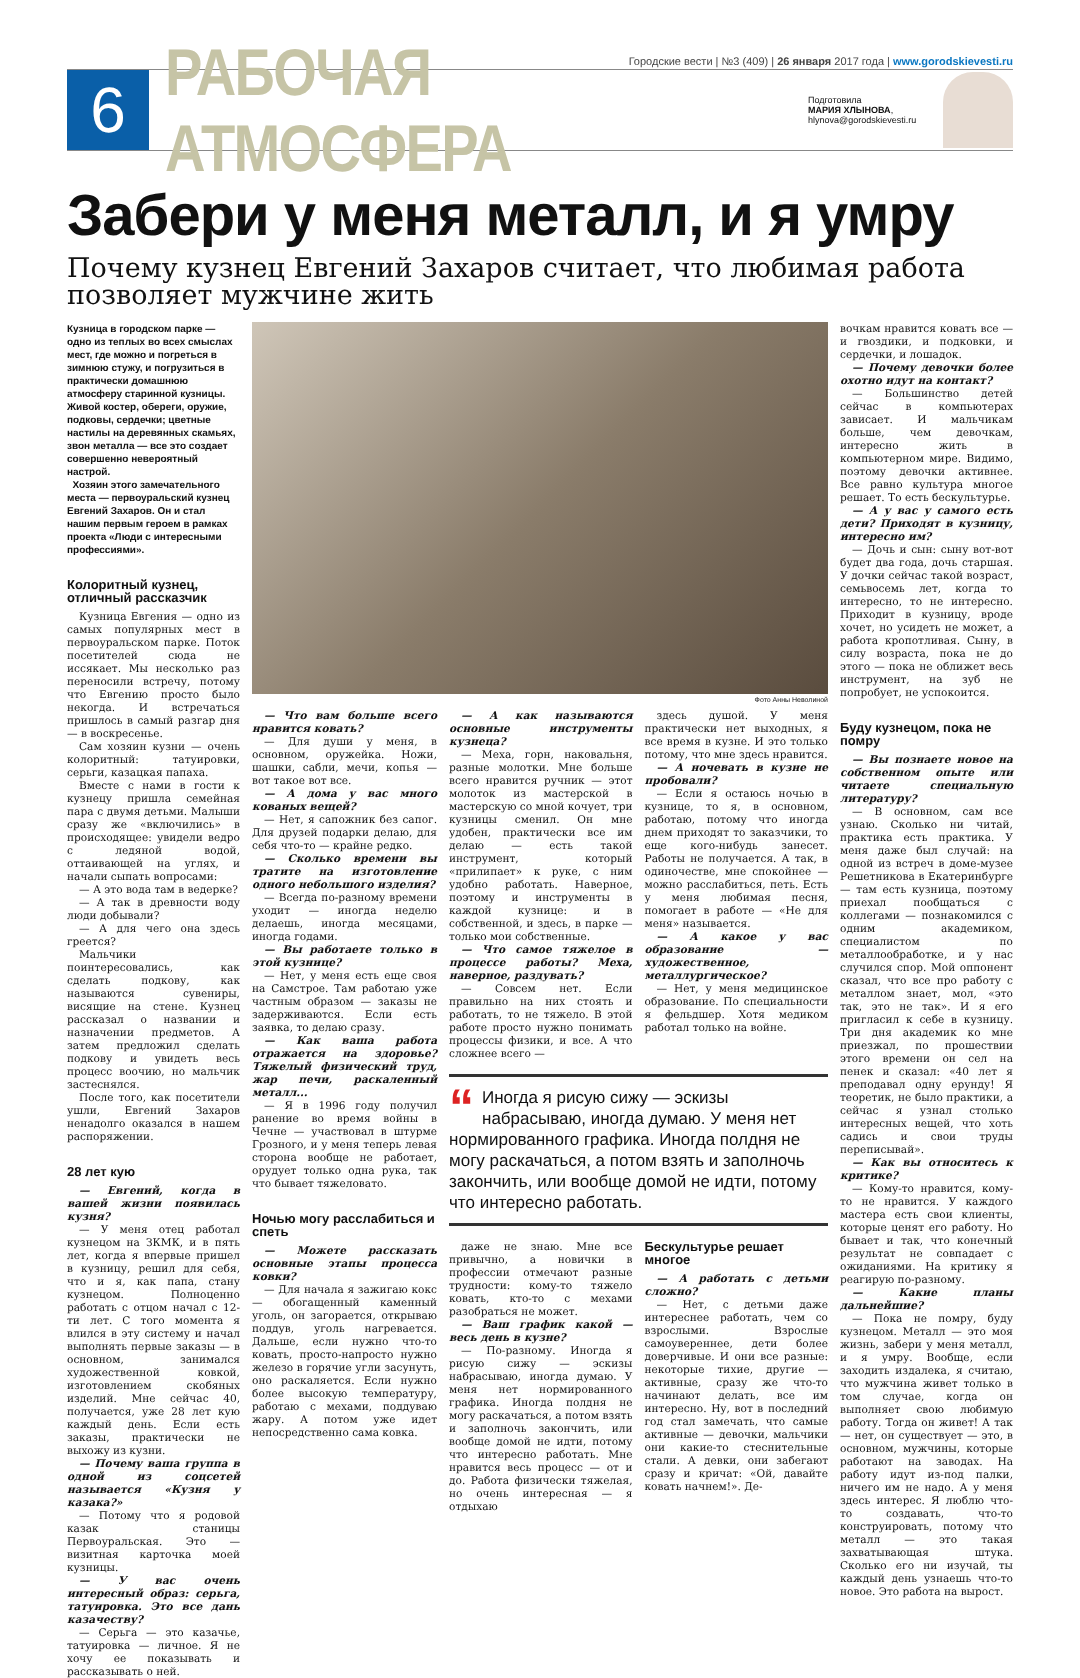Городские вести | №3 (409) | 26 января 2017 года | www.gorodskievesti.ru
6
РАБОЧАЯ АТМОСФЕРА
Подготовила
МАРИЯ ХЛЫНОВА,
hlynova@gorodskievesti.ru
Забери у меня металл, и я умру
Почему кузнец Евгений Захаров считает, что любимая работа позволяет мужчине жить
Кузница в городском парке — одно из теплых во всех смыслах мест, где можно и погреться в зимнюю стужу, и погрузиться в практически домашнюю атмосферу старинной кузницы. Живой костер, обереги, оружие, подковы, сердечки; цветные настилы на деревянных скамьях, звон металла — все это создает совершенно невероятный настрой.
Хозяин этого замечательного места — первоуральский кузнец Евгений Захаров. Он и стал нашим первым героем в рамках проекта «Люди с интересными профессиями».
Колоритный кузнец, отличный рассказчик
Кузница Евгения — одно из самых популярных мест в первоуральском парке. Поток посетителей сюда не иссякает. Мы несколько раз переносили встречу, потому что Евгению просто было некогда. И встречаться пришлось в самый разгар дня — в воскресенье.
Сам хозяин кузни — очень колоритный: татуировки, серьги, казацкая папаха.
Вместе с нами в гости к кузнецу пришла семейная пара с двумя детьми. Малыши сразу же «включились» в происходящее: увидели ведро с ледяной водой, оттаивающей на углях, и начали сыпать вопросами:
— А это вода там в ведерке?
— А так в древности воду люди добывали?
— А для чего она здесь греется?
Мальчики поинтересовались, как сделать подкову, как называются сувениры, висящие на стене. Кузнец рассказал о названии и назначении предметов. А затем предложил сделать подкову и увидеть весь процесс воочию, но мальчик застеснялся.
После того, как посетители ушли, Евгений Захаров ненадолго оказался в нашем распоряжении.
28 лет кую
— Евгений, когда в вашей жизни появилась кузня?
— У меня отец работал кузнецом на ЗКМК, и в пять лет, когда я впервые пришел в кузницу, решил для себя, что и я, как папа, стану кузнецом. Полноценно работать с отцом начал с 12-ти лет. С того момента я влился в эту систему и начал выполнять первые заказы — в основном, занимался художественной ковкой, изготовлением скобяных изделий. Мне сейчас 40, получается, уже 28 лет кую каждый день. Если есть заказы, практически не выхожу из кузни.
— Почему ваша группа в одной из соцсетей называется «Кузня у казака?»
— Потому что я родовой казак станицы Первоуральская. Это — визитная карточка моей кузницы.
— У вас очень интересный образ: серьга, татуировка. Это все дань казачеству?
— Серьга — это казачье, татуировка — личное. Я не хочу ее показывать и рассказывать о ней.
Фото Анны Неволиной
— Что вам больше всего нравится ковать?
— Для души у меня, в основном, оружейка. Ножи, шашки, сабли, мечи, копья — вот такое вот все.
— А дома у вас много кованых вещей?
— Нет, я сапожник без сапог. Для друзей подарки делаю, для себя что-то — крайне редко.
— Сколько времени вы тратите на изготовление одного небольшого изделия?
— Всегда по-разному времени уходит — иногда неделю делаешь, иногда месяцами, иногда годами.
— Вы работаете только в этой кузнице?
— Нет, у меня есть еще своя на Самстрое. Там работаю уже частным образом — заказы не задерживаются. Если есть заявка, то делаю сразу.
— Как ваша работа отражается на здоровье? Тяжелый физический труд, жар печи, раскаленный металл...
— Я в 1996 году получил ранение во время войны в Чечне — участвовал в штурме Грозного, и у меня теперь левая сторона вообще не работает, орудует только одна рука, так что бывает тяжеловато.
Ночью могу расслабиться и спеть
— Можете рассказать основные этапы процесса ковки?
— Для начала я зажигаю кокс — обогащенный каменный уголь, он загорается, открываю поддув, уголь нагревается. Дальше, если нужно что-то ковать, просто-напросто нужно железо в горячие угли засунуть, оно раскаляется. Если нужно более высокую температуру, работаю с мехами, поддуваю жару. А потом уже идет непосредственно сама ковка.
— А как называются основные инструменты кузнеца?
— Меха, горн, наковальня, разные молотки. Мне больше всего нравится ручник — этот молоток из мастерской в мастерскую со мной кочует, три кузницы сменил. Он мне удобен, практически все им делаю — есть такой инструмент, который «прилипает» к руке, с ним удобно работать. Наверное, поэтому и инструменты в каждой кузнице: и в собственной, и здесь, в парке — только мои собственные.
— Что самое тяжелое в процессе работы? Меха, наверное, раздувать?
— Совсем нет. Если правильно на них стоять и работать, то не тяжело. В этой работе просто нужно понимать процессы физики, и все. А что сложнее всего —
здесь душой. У меня практически нет выходных, я все время в кузне. И это только потому, что мне здесь нравится.
— А ночевать в кузне не пробовали?
— Если я остаюсь ночью в кузнице, то я, в основном, работаю, потому что иногда днем приходят то заказчики, то еще кого-нибудь занесет. Работы не получается. А так, в одиночестве, мне спокойнее — можно расслабиться, петь. Есть у меня любимая песня, помогает в работе — «Не для меня» называется.
— А какое у вас образование — художественное, металлургическое?
— Нет, у меня медицинское образование. По специальности я фельдшер. Хотя медиком работал только на войне.
“Иногда я рисую сижу — эскизы набрасываю, иногда думаю. У меня нет нормированного графика. Иногда полдня не могу раскачаться, а потом взять и заполночь закончить, или вообще домой не идти, потому что интересно работать.
даже не знаю. Мне все привычно, а новички в профессии отмечают разные трудности: кому-то тяжело ковать, кто-то с мехами разобраться не может.
— Ваш график какой — весь день в кузне?
— По-разному. Иногда я рисую сижу — эскизы набрасываю, иногда думаю. У меня нет нормированного графика. Иногда полдня не могу раскачаться, а потом взять и заполночь закончить, или вообще домой не идти, потому что интересно работать. Мне нравится весь процесс — от и до. Работа физически тяжелая, но очень интересная — я отдыхаю
Бескультурье решает многое
— А работать с детьми сложно?
— Нет, с детьми даже интереснее работать, чем со взрослыми. Взрослые самоувереннее, дети более доверчивые. И они все разные: некоторые тихие, другие — активные, сразу же что-то начинают делать, все им интересно. Ну, вот в последний год стал замечать, что самые активные — девочки, мальчики они какие-то стеснительные стали. А девки, они забегают сразу и кричат: «Ой, давайте ковать начнем!». Де-
вочкам нравится ковать все — и гвоздики, и подковки, и сердечки, и лошадок.
— Почему девочки более охотно идут на контакт?
— Большинство детей сейчас в компьютерах зависает. И мальчикам больше, чем девочкам, интересно жить в компьютерном мире. Видимо, поэтому девочки активнее. Все равно культура многое решает. То есть бескультурье.
— А у вас у самого есть дети? Приходят в кузницу, интересно им?
— Дочь и сын: сыну вот-вот будет два года, дочь старшая. У дочки сейчас такой возраст, семьвосемь лет, когда то интересно, то не интересно. Приходит в кузницу, вроде хочет, но усидеть не может, а работа кропотливая. Сыну, в силу возраста, пока не до этого — пока не оближет весь инструмент, на зуб не попробует, не успокоится.
Буду кузнецом, пока не помру
— Вы познаете новое на собственном опыте или читаете специальную литературу?
— В основном, сам все узнаю. Сколько ни читай, практика есть практика. У меня даже был случай: на одной из встреч в доме-музее Решетникова в Екатеринбурге — там есть кузница, поэтому приехал пообщаться с коллегами — познакомился с одним академиком, специалистом по металлообработке, и у нас случился спор. Мой оппонент сказал, что все про работу с металлом знает, мол, «это так, это не так». И я его пригласил к себе в кузницу. Три дня академик ко мне приезжал, по прошествии этого времени он сел на пенек и сказал: «40 лет я преподавал одну ерунду! Я теоретик, не было практики, а сейчас я узнал столько интересных вещей, что хоть садись и свои труды переписывай».
— Как вы относитесь к критике?
— Кому-то нравится, кому-то не нравится. У каждого мастера есть свои клиенты, которые ценят его работу. Но бывает и так, что конечный результат не совпадает с ожиданиями. На критику я реагирую по-разному.
— Какие планы дальнейшие?
— Пока не помру, буду кузнецом. Металл — это моя жизнь, забери у меня металл, и я умру. Вообще, если заходить издалека, я считаю, что мужчина живет только в том случае, когда он выполняет свою любимую работу. Тогда он живет! А так — нет, он существует — это, в основном, мужчины, которые работают на заводах. На работу идут из-под палки, ничего им не надо. А у меня здесь интерес. Я люблю что-то создавать, что-то конструировать, потому что металл — это такая захватывающая штука. Сколько его ни изучай, ты каждый день узнаешь что-то новое. Это работа на вырост.